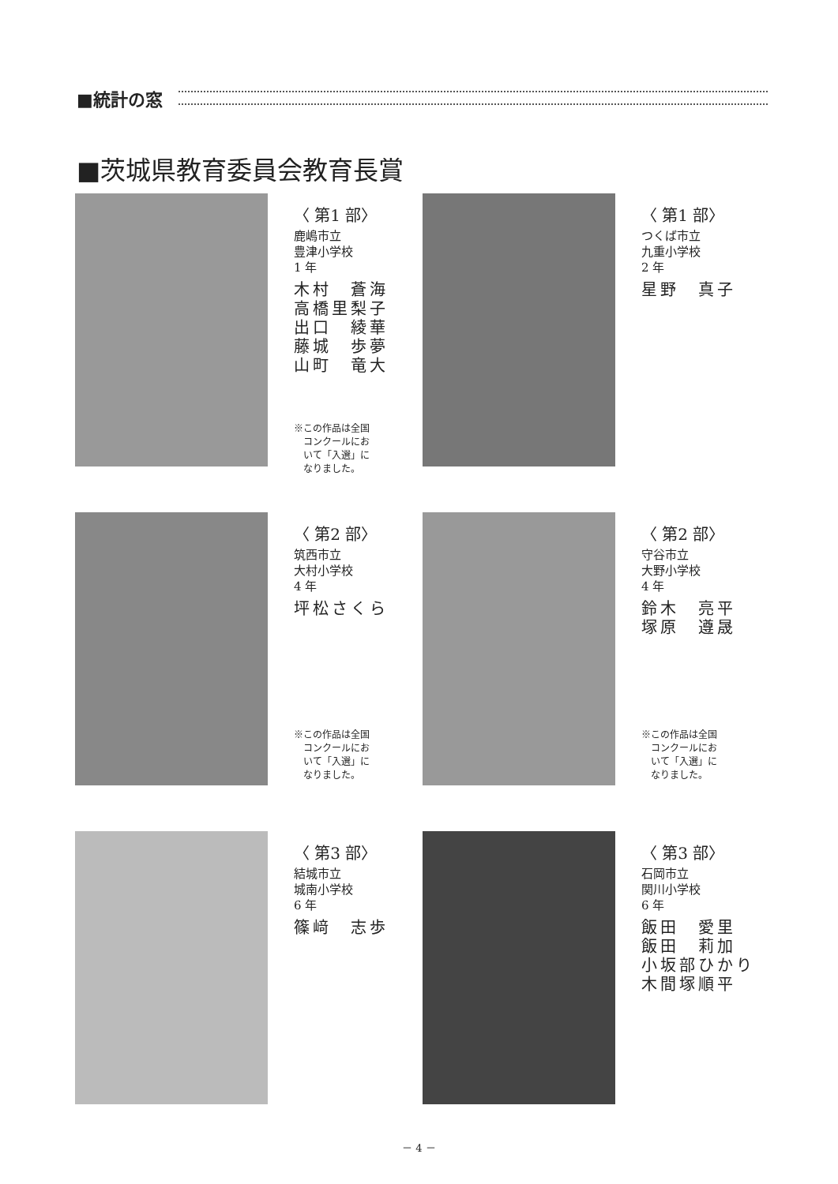■統計の窓
■茨城県教育委員会教育長賞
〈 第1 部〉
鹿嶋市立
豊津小学校
1 年
木村　蒼海
高橋里梨子
出口　綾華
藤城　歩夢
山町　竜大
※この作品は全国
　コンクールにお
　いて「入選」に
　なりました。
〈 第1 部〉
つくば市立
九重小学校
2 年
星野　真子
〈 第2 部〉
筑西市立
大村小学校
4 年
坪松さくら
※この作品は全国
　コンクールにお
　いて「入選」に
　なりました。
〈 第2 部〉
守谷市立
大野小学校
4 年
鈴木　亮平
塚原　遵晟
※この作品は全国
　コンクールにお
　いて「入選」に
　なりました。
〈 第3 部〉
結城市立
城南小学校
6 年
篠﨑　志歩
〈 第3 部〉
石岡市立
関川小学校
6 年
飯田　愛里
飯田　莉加
小坂部ひかり
木間塚順平
－ 4 －